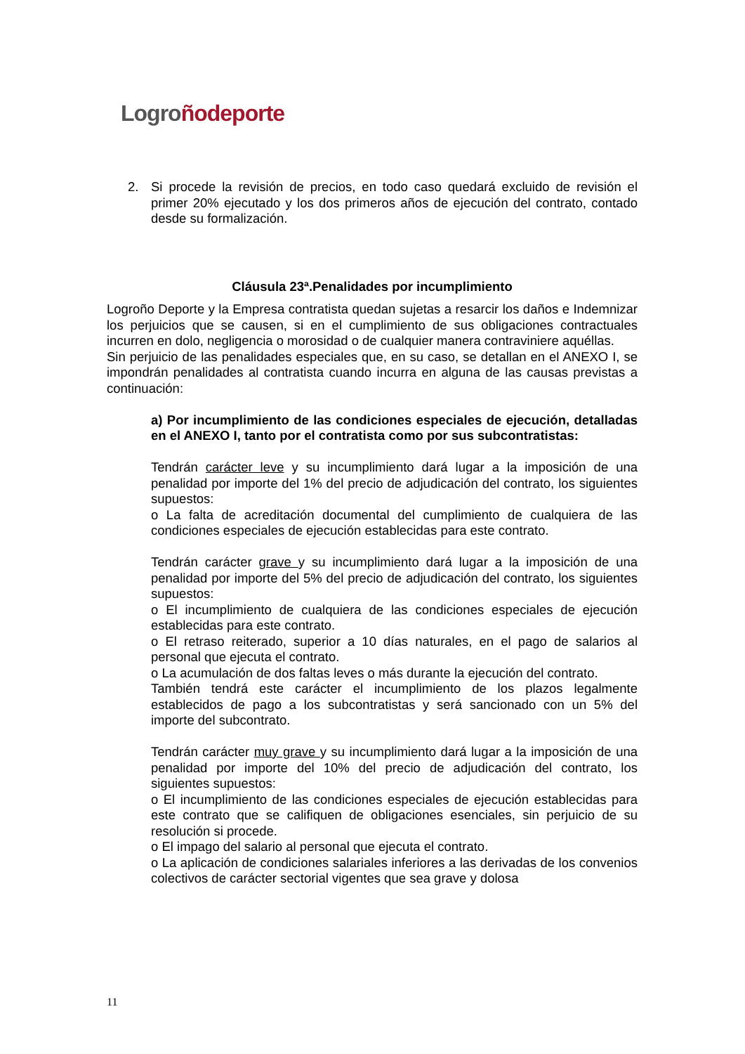Logro ñodeporte
2. Si procede la revisión de precios, en todo caso quedará excluido de revisión el primer 20% ejecutado y los dos primeros años de ejecución del contrato, contado desde su formalización.
Cláusula 23ª.Penalidades por incumplimiento
Logroño Deporte y la Empresa contratista quedan sujetas a resarcir los daños e Indemnizar los perjuicios que se causen, si en el cumplimiento de sus obligaciones contractuales incurren en dolo, negligencia o morosidad o de cualquier manera contraviniere aquéllas.
Sin perjuicio de las penalidades especiales que, en su caso, se detallan en el ANEXO I, se impondrán penalidades al contratista cuando incurra en alguna de las causas previstas a continuación:
a) Por incumplimiento de las condiciones especiales de ejecución, detalladas en el ANEXO I, tanto por el contratista como por sus subcontratistas:
Tendrán carácter leve y su incumplimiento dará lugar a la imposición de una penalidad por importe del 1% del precio de adjudicación del contrato, los siguientes supuestos:
o La falta de acreditación documental del cumplimiento de cualquiera de las condiciones especiales de ejecución establecidas para este contrato.
Tendrán carácter grave y su incumplimiento dará lugar a la imposición de una penalidad por importe del 5% del precio de adjudicación del contrato, los siguientes supuestos:
o El incumplimiento de cualquiera de las condiciones especiales de ejecución establecidas para este contrato.
o El retraso reiterado, superior a 10 días naturales, en el pago de salarios al personal que ejecuta el contrato.
o La acumulación de dos faltas leves o más durante la ejecución del contrato.
También tendrá este carácter el incumplimiento de los plazos legalmente establecidos de pago a los subcontratistas y será sancionado con un 5% del importe del subcontrato.
Tendrán carácter muy grave y su incumplimiento dará lugar a la imposición de una penalidad por importe del 10% del precio de adjudicación del contrato, los siguientes supuestos:
o El incumplimiento de las condiciones especiales de ejecución establecidas para este contrato que se califiquen de obligaciones esenciales, sin perjuicio de su resolución si procede.
o El impago del salario al personal que ejecuta el contrato.
o La aplicación de condiciones salariales inferiores a las derivadas de los convenios colectivos de carácter sectorial vigentes que sea grave y dolosa
11